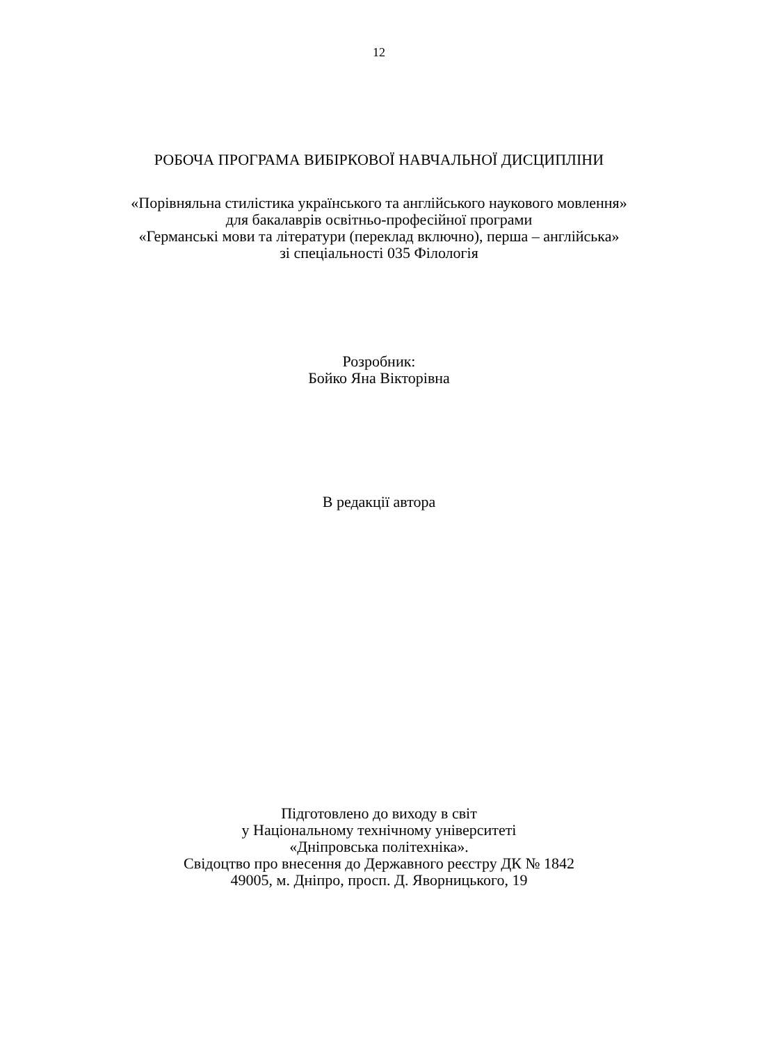12
РОБОЧА ПРОГРАМА ВИБІРКОВОЇ НАВЧАЛЬНОЇ ДИСЦИПЛІНИ
«Порівняльна стилістика українського та англійського наукового мовлення»
для бакалаврів освітньо-професійної програми
«Германські мови та літератури (переклад включно), перша – англійська»
зі спеціальності 035 Філологія
Розробник:
Бойко Яна Вікторівна
В редакції автора
Підготовлено до виходу в світ
у Національному технічному університеті
«Дніпровська політехніка».
Свідоцтво про внесення до Державного реєстру ДК № 1842
49005, м. Дніпро, просп. Д. Яворницького, 19